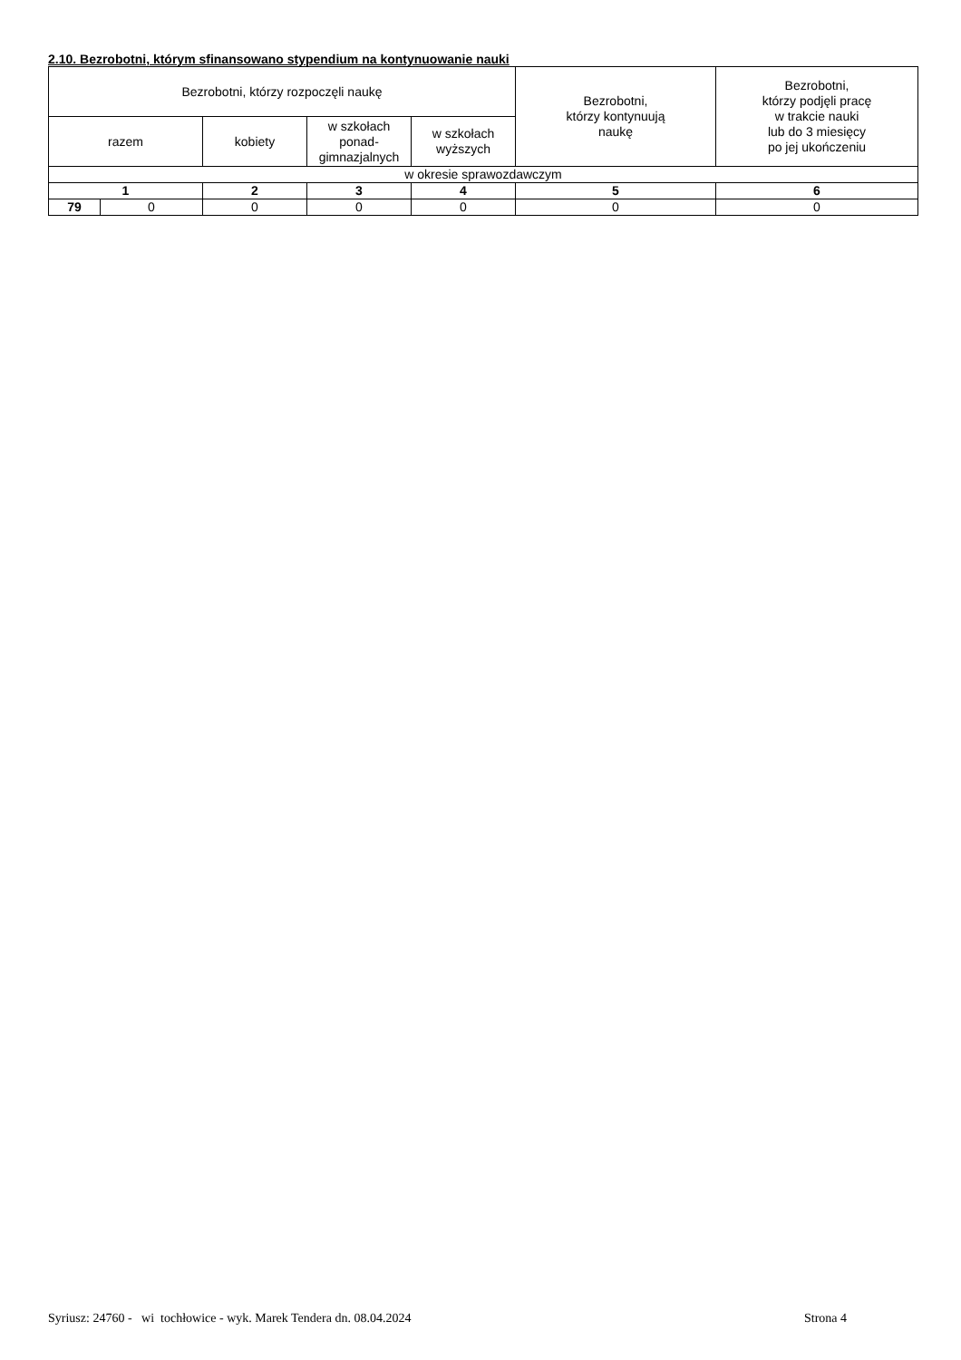2.10. Bezrobotni, którym sfinansowano stypendium na kontynuowanie nauki
| Bezrobotni, którzy rozpoczęli naukę | | | | | Bezrobotni, którzy kontynuują naukę | Bezrobotni, którzy podjęli pracę w trakcie nauki lub do 3 miesięcy po jej ukończeniu |
| --- | --- | --- | --- | --- | --- | --- |
| razem | | kobiety | w szkołach ponad- gimnazjalnych | w szkołach wyższych | | |
| w okresie sprawozdawczym | | | | | | |
| 1 | | 2 | 3 | 4 | 5 | 6 |
| 79 | 0 | 0 | 0 | 0 | 0 | 0 |
Syriusz: 24760 - wi tochłowice - wyk. Marek Tendera dn. 08.04.2024
Strona 4